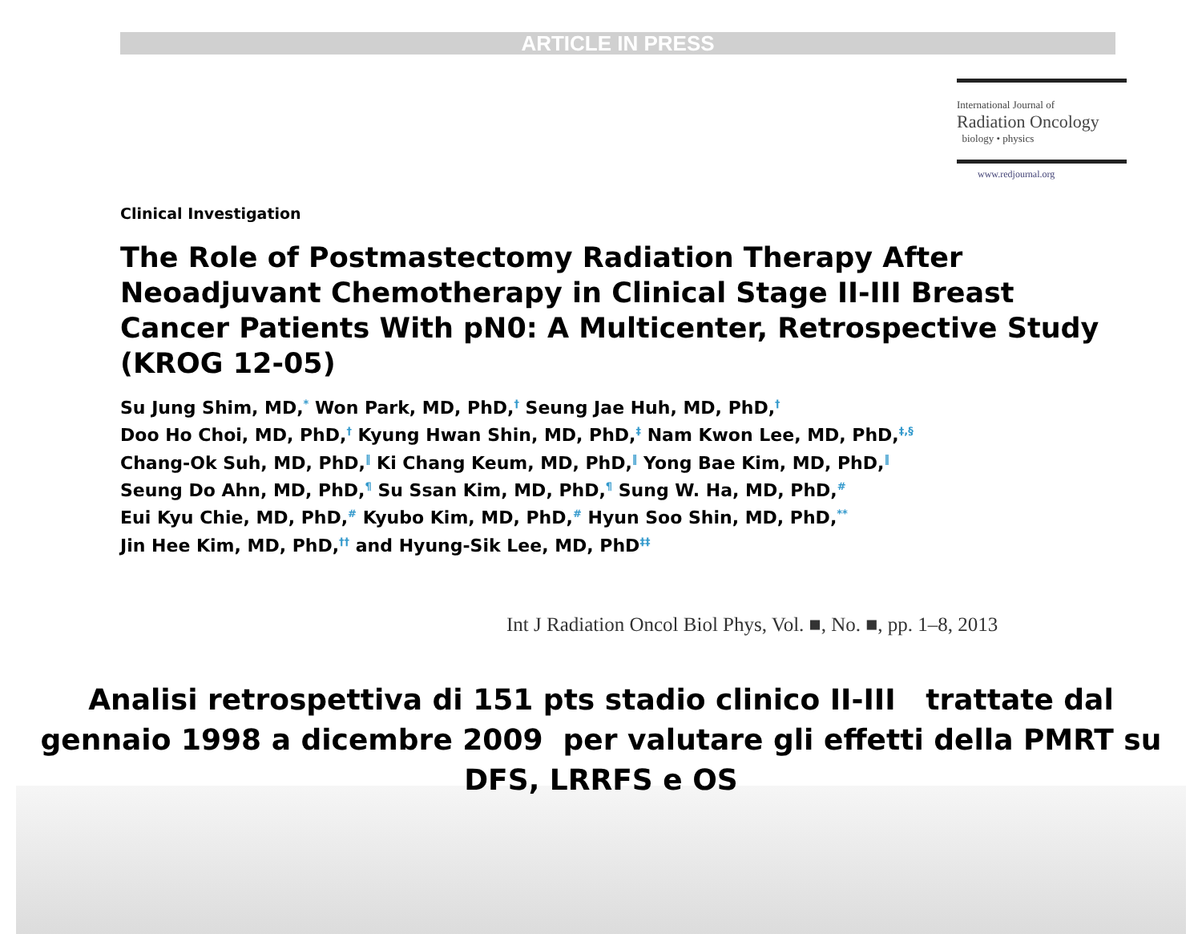ARTICLE IN PRESS
International Journal of
Radiation Oncology
biology • physics
www.redjournal.org
Clinical Investigation
The Role of Postmastectomy Radiation Therapy After Neoadjuvant Chemotherapy in Clinical Stage II-III Breast Cancer Patients With pN0: A Multicenter, Retrospective Study (KROG 12-05)
Su Jung Shim, MD,<sup>*</sup> Won Park, MD, PhD,<sup>†</sup> Seung Jae Huh, MD, PhD,<sup>†</sup>
Doo Ho Choi, MD, PhD,<sup>†</sup> Kyung Hwan Shin, MD, PhD,<sup>‡</sup> Nam Kwon Lee, MD, PhD,<sup>‡,§</sup>
Chang-Ok Suh, MD, PhD,<sup>‖</sup> Ki Chang Keum, MD, PhD,<sup>‖</sup> Yong Bae Kim, MD, PhD,<sup>‖</sup>
Seung Do Ahn, MD, PhD,<sup>¶</sup> Su Ssan Kim, MD, PhD,<sup>¶</sup> Sung W. Ha, MD, PhD,<sup>#</sup>
Eui Kyu Chie, MD, PhD,<sup>#</sup> Kyubo Kim, MD, PhD,<sup>#</sup> Hyun Soo Shin, MD, PhD,<sup>**</sup>
Jin Hee Kim, MD, PhD,<sup>††</sup> and Hyung-Sik Lee, MD, PhD<sup>‡‡</sup>
Int J Radiation Oncol Biol Phys, Vol. ■, No. ■, pp. 1–8, 2013
Analisi retrospettiva di 151 pts stadio clinico II-III trattate dal gennaio 1998 a dicembre 2009 per valutare gli effetti della PMRT su DFS, LRRFS e OS